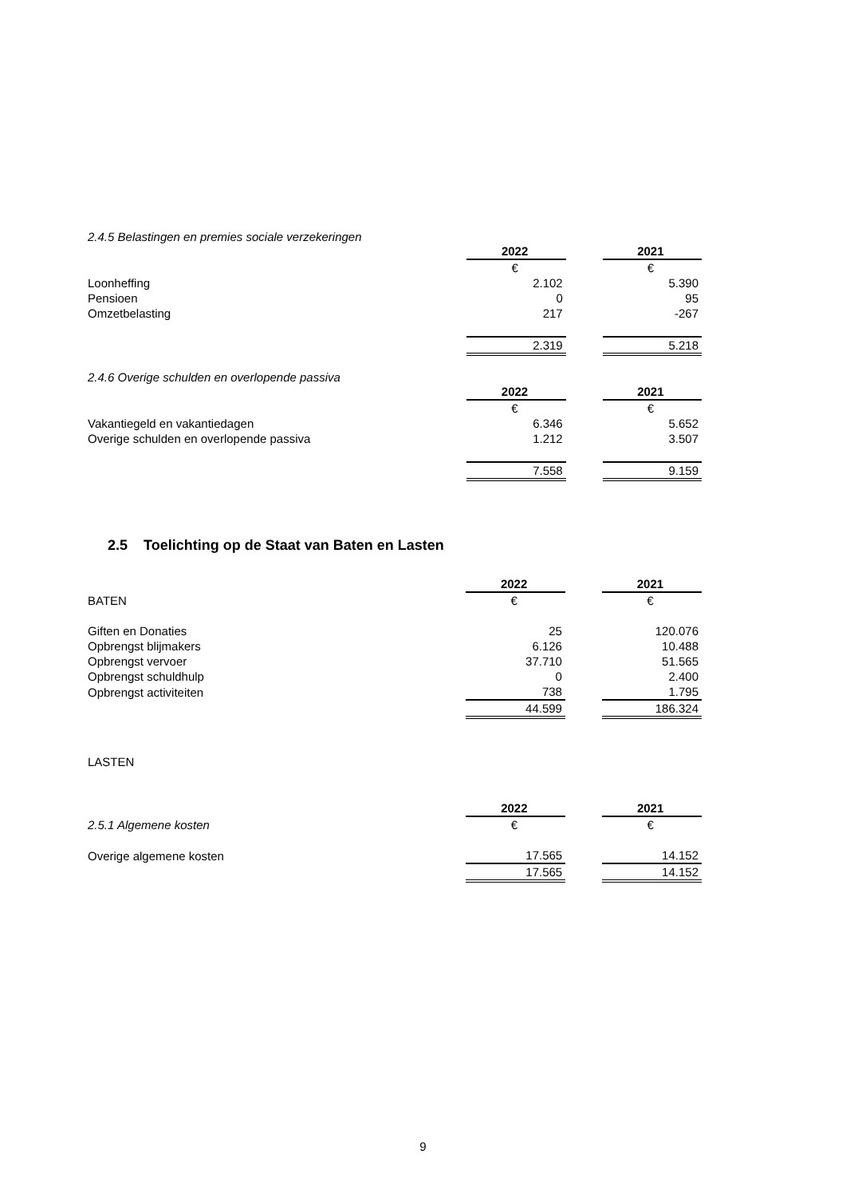2.4.5 Belastingen en premies sociale verzekeringen
| | 2022 | | 2021 |
| | € | | € |
| Loonheffing | 2.102 | | 5.390 |
| Pensioen | 0 | | 95 |
| Omzetbelasting | 217 | | -267 |
| | 2.319 | | 5.218 |
2.4.6 Overige schulden en overlopende passiva
| | 2022 | | 2021 |
| | € | | € |
| Vakantiegeld en vakantiedagen | 6.346 | | 5.652 |
| Overige schulden en overlopende passiva | 1.212 | | 3.507 |
| | 7.558 | | 9.159 |
2.5 Toelichting op de Staat van Baten en Lasten
| | 2022 | | 2021 |
| BATEN | € | | € |
| Giften en Donaties | 25 | | 120.076 |
| Opbrengst blijmakers | 6.126 | | 10.488 |
| Opbrengst vervoer | 37.710 | | 51.565 |
| Opbrengst schuldhulp | 0 | | 2.400 |
| Opbrengst activiteiten | 738 | | 1.795 |
| | 44.599 | | 186.324 |
LASTEN
| | 2022 | | 2021 |
| 2.5.1 Algemene kosten | € | | € |
| Overige algemene kosten | 17.565 | | 14.152 |
| | 17.565 | | 14.152 |
9